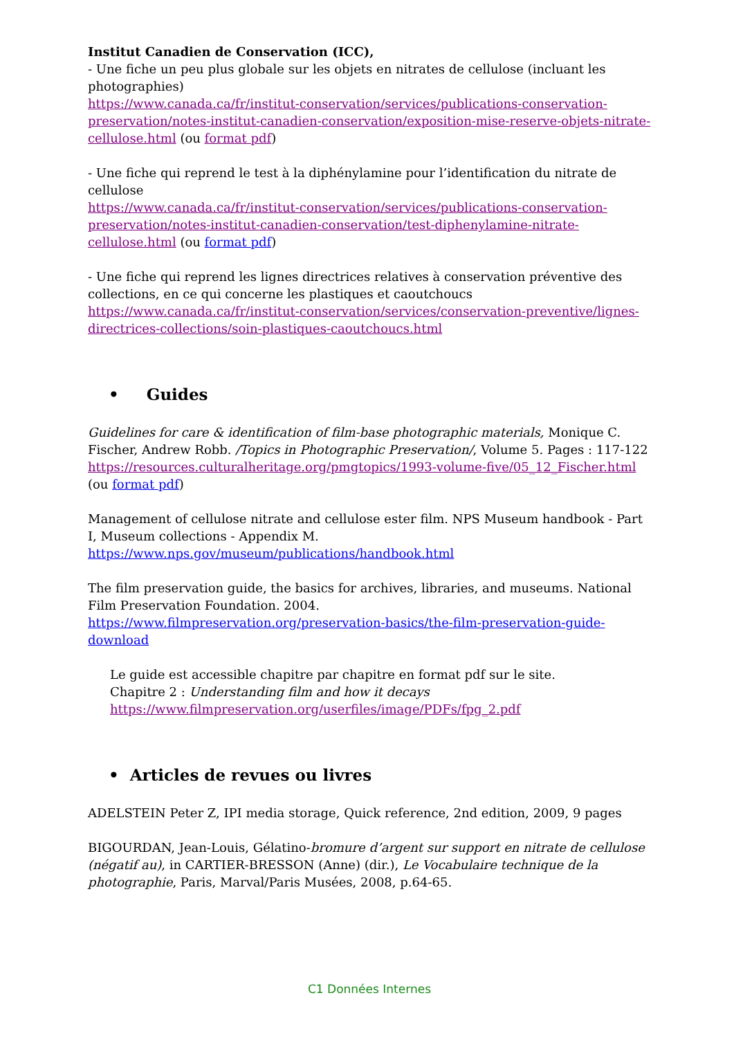Institut Canadien de Conservation (ICC),
- Une fiche un peu plus globale sur les objets en nitrates de cellulose (incluant les photographies)
https://www.canada.ca/fr/institut-conservation/services/publications-conservation-preservation/notes-institut-canadien-conservation/exposition-mise-reserve-objets-nitrate-cellulose.html (ou format pdf)
- Une fiche qui reprend le test à la diphénylamine pour l’identification du nitrate de cellulose
https://www.canada.ca/fr/institut-conservation/services/publications-conservation-preservation/notes-institut-canadien-conservation/test-diphenylamine-nitrate-cellulose.html (ou format pdf)
- Une fiche qui reprend les lignes directrices relatives à conservation préventive des collections, en ce qui concerne les plastiques et caoutchoucs
https://www.canada.ca/fr/institut-conservation/services/conservation-preventive/lignes-directrices-collections/soin-plastiques-caoutchoucs.html
• Guides
Guidelines for care & identification of film-base photographic materials, Monique C. Fischer, Andrew Robb. /Topics in Photographic Preservation/, Volume 5. Pages : 117-122
https://resources.culturalheritage.org/pmgtopics/1993-volume-five/05_12_Fischer.html (ou format pdf)
Management of cellulose nitrate and cellulose ester film. NPS Museum handbook - Part I, Museum collections - Appendix M.
https://www.nps.gov/museum/publications/handbook.html
The film preservation guide, the basics for archives, libraries, and museums. National Film Preservation Foundation. 2004.
https://www.filmpreservation.org/preservation-basics/the-film-preservation-guide-download
Le guide est accessible chapitre par chapitre en format pdf sur le site.
Chapitre 2 : Understanding film and how it decays
https://www.filmpreservation.org/userfiles/image/PDFs/fpg_2.pdf
• Articles de revues ou livres
ADELSTEIN Peter Z, IPI media storage, Quick reference, 2nd edition, 2009, 9 pages
BIGOURDAN, Jean-Louis, Gélatino-bromure d’argent sur support en nitrate de cellulose (négatif au), in CARTIER-BRESSON (Anne) (dir.), Le Vocabulaire technique de la photographie, Paris, Marval/Paris Musées, 2008, p.64-65.
C1 Données Internes